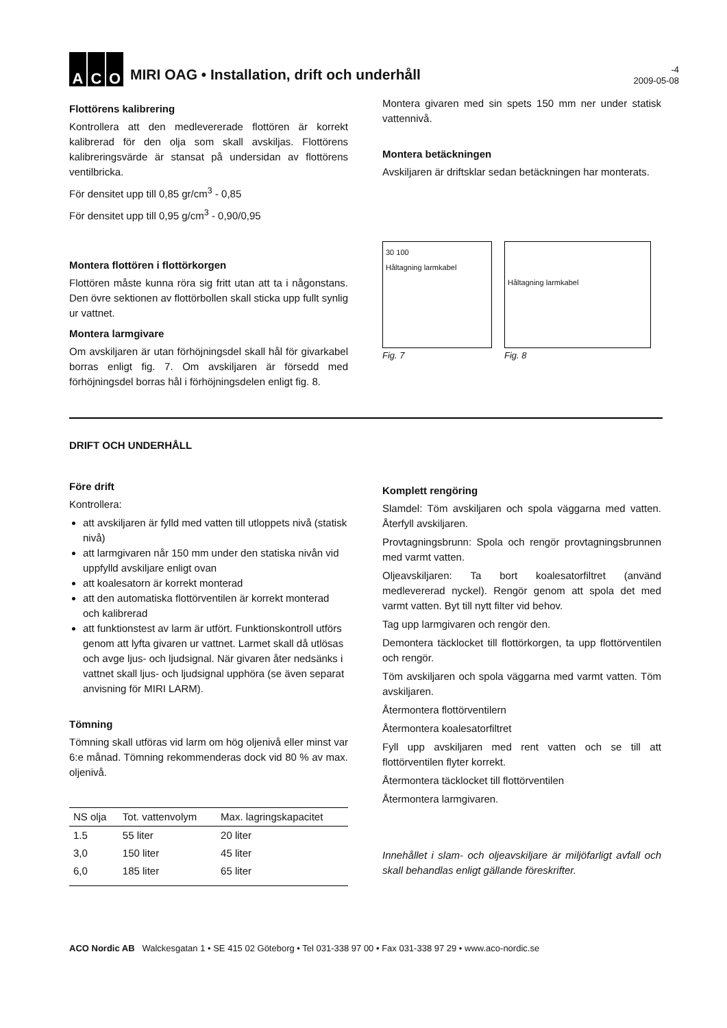A C O
MIRI OAG • Installation, drift och underhåll
-4
2009-05-08
Flottörens kalibrering
Kontrollera att den medlevererade flottören är korrekt kalibrerad för den olja som skall avskiljas. Flottörens kalibreringsvärde är stansat på undersidan av flottörens ventilbricka.
För densitet upp till 0,85 gr/cm<sup>3</sup> - 0,85
För densitet upp till 0,95 g/cm<sup>3</sup> - 0,90/0,95
Montera flottören i flottörkorgen
Flottören måste kunna röra sig fritt utan att ta i någonstans. Den övre sektionen av flottörbollen skall sticka upp fullt synlig ur vattnet.
Montera larmgivare
Om avskiljaren är utan förhöjningsdel skall hål för givarkabel borras enligt fig. 7. Om avskiljaren är försedd med förhöjningsdel borras hål i förhöjningsdelen enligt fig. 8.
Montera givaren med sin spets 150 mm ner under statisk vattennivå.
Montera betäckningen
Avskiljaren är driftsklar sedan betäckningen har monterats.
30 100
Håltagning larmkabel
Fig. 7
Håltagning larmkabel
Fig. 8
DRIFT OCH UNDERHÅLL
Före drift
Kontrollera:
att avskiljaren är fylld med vatten till utloppets nivå (statisk nivå)
att larmgivaren når 150 mm under den statiska nivån vid uppfylld avskiljare enligt ovan
att koalesatorn är korrekt monterad
att den automatiska flottörventilen är korrekt monterad och kalibrerad
att funktionstest av larm är utfört. Funktionskontroll utförs genom att lyfta givaren ur vattnet. Larmet skall då utlösas och avge ljus- och ljudsignal. När givaren åter nedsänks i vattnet skall ljus- och ljudsignal upphöra (se även separat anvisning för MIRI LARM).
Tömning
Tömning skall utföras vid larm om hög oljenivå eller minst var 6:e månad. Tömning rekommenderas dock vid 80 % av max. oljenivå.
| NS olja | Tot. vattenvolym | Max. lagringskapacitet |
| --- | --- | --- |
| 1.5 | 55 liter | 20 liter |
| 3,0 | 150 liter | 45 liter |
| 6,0 | 185 liter | 65 liter |
Komplett rengöring
Slamdel: Töm avskiljaren och spola väggarna med vatten. Återfyll avskiljaren.
Provtagningsbrunn: Spola och rengör provtagningsbrunnen med varmt vatten.
Oljeavskiljaren: Ta bort koalesatorfiltret (använd medlevererad nyckel). Rengör genom att spola det med varmt vatten. Byt till nytt filter vid behov.
Tag upp larmgivaren och rengör den.
Demontera täcklocket till flottörkorgen, ta upp flottörventilen och rengör.
Töm avskiljaren och spola väggarna med varmt vatten. Töm avskiljaren.
Återmontera flottörventilern
Återmontera koalesatorfiltret
Fyll upp avskiljaren med rent vatten och se till att flottörventilen flyter korrekt.
Återmontera täcklocket till flottörventilen
Återmontera larmgivaren.
Innehållet i slam- och oljeavskiljare är miljöfarligt avfall och skall behandlas enligt gällande föreskrifter.
ACO Nordic AB Walckesgatan 1 • SE 415 02 Göteborg • Tel 031-338 97 00 • Fax 031-338 97 29 • www.aco-nordic.se